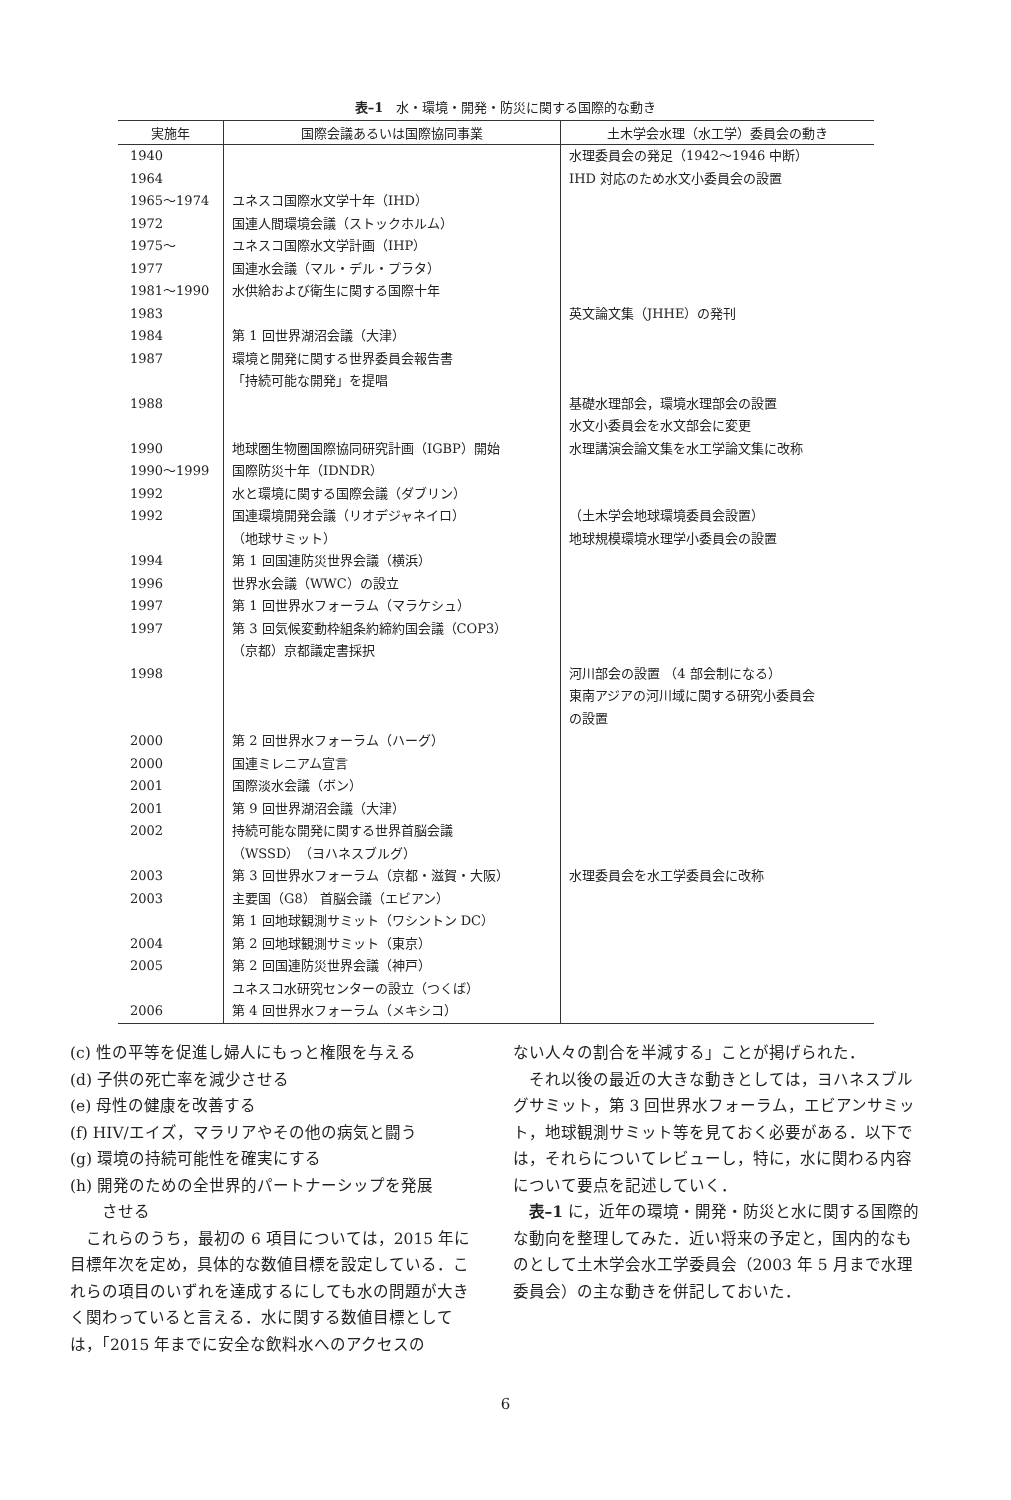表–1　水・環境・開発・防災に関する国際的な動き
| 実施年 | 国際会議あるいは国際協同事業 | 土木学会水理（水工学）委員会の動き |
| --- | --- | --- |
| 1940 | | 水理委員会の発足（1942〜1946 中断） |
| 1964 | | IHD 対応のため水文小委員会の設置 |
| 1965〜1974 | ユネスコ国際水文学十年（IHD） | |
| 1972 | 国連人間環境会議（ストックホルム） | |
| 1975〜 | ユネスコ国際水文学計画（IHP） | |
| 1977 | 国連水会議（マル・デル・プラタ） | |
| 1981〜1990 | 水供給および衛生に関する国際十年 | |
| 1983 | | 英文論文集（JHHE）の発刊 |
| 1984 | 第 1 回世界湖沼会議（大津） | |
| 1987 | 環境と開発に関する世界委員会報告書 「持続可能な開発」を提唱 | |
| 1988 | | 基礎水理部会，環境水理部会の設置 水文小委員会を水文部会に変更 |
| 1990 | 地球圏生物圏国際協同研究計画（IGBP）開始 | 水理講演会論文集を水工学論文集に改称 |
| 1990〜1999 | 国際防災十年（IDNDR） | |
| 1992 | 水と環境に関する国際会議（ダブリン） | |
| 1992 | 国連環境開発会議（リオデジャネイロ） （地球サミット） | （土木学会地球環境委員会設置） 地球規模環境水理学小委員会の設置 |
| 1994 | 第 1 回国連防災世界会議（横浜） | |
| 1996 | 世界水会議（WWC）の設立 | |
| 1997 | 第 1 回世界水フォーラム（マラケシュ） | |
| 1997 | 第 3 回気候変動枠組条約締約国会議（COP3） （京都）京都議定書採択 | |
| 1998 | | 河川部会の設置 （4 部会制になる） 東南アジアの河川域に関する研究小委員会 の設置 |
| 2000 | 第 2 回世界水フォーラム（ハーグ） | |
| 2000 | 国連ミレニアム宣言 | |
| 2001 | 国際淡水会議（ボン） | |
| 2001 | 第 9 回世界湖沼会議（大津） | |
| 2002 | 持続可能な開発に関する世界首脳会議 （WSSD）（ヨハネスブルグ） | |
| 2003 | 第 3 回世界水フォーラム（京都・滋賀・大阪） | 水理委員会を水工学委員会に改称 |
| 2003 | 主要国（G8） 首脳会議（エビアン） 第 1 回地球観測サミット（ワシントン DC） | |
| 2004 | 第 2 回地球観測サミット（東京） | |
| 2005 | 第 2 回国連防災世界会議（神戸） ユネスコ水研究センターの設立（つくば） | |
| 2006 | 第 4 回世界水フォーラム（メキシコ） | |
(c) 性の平等を促進し婦人にもっと権限を与える
(d) 子供の死亡率を減少させる
(e) 母性の健康を改善する
(f) HIV/エイズ，マラリアやその他の病気と闘う
(g) 環境の持続可能性を確実にする
(h) 開発のための全世界的パートナーシップを発展
　　させる
　これらのうち，最初の 6 項目については，2015 年に目標年次を定め，具体的な数値目標を設定している．これらの項目のいずれを達成するにしても水の問題が大きく関わっていると言える．水に関する数値目標としては，「2015 年までに安全な飲料水へのアクセスの
ない人々の割合を半減する」ことが掲げられた．
　それ以後の最近の大きな動きとしては，ヨハネスブルグサミット，第 3 回世界水フォーラム，エビアンサミット，地球観測サミット等を見ておく必要がある．以下では，それらについてレビューし，特に，水に関わる内容について要点を記述していく．
　表–1 に，近年の環境・開発・防災と水に関する国際的な動向を整理してみた．近い将来の予定と，国内的なものとして土木学会水工学委員会（2003 年 5 月まで水理委員会）の主な動きを併記しておいた．
6